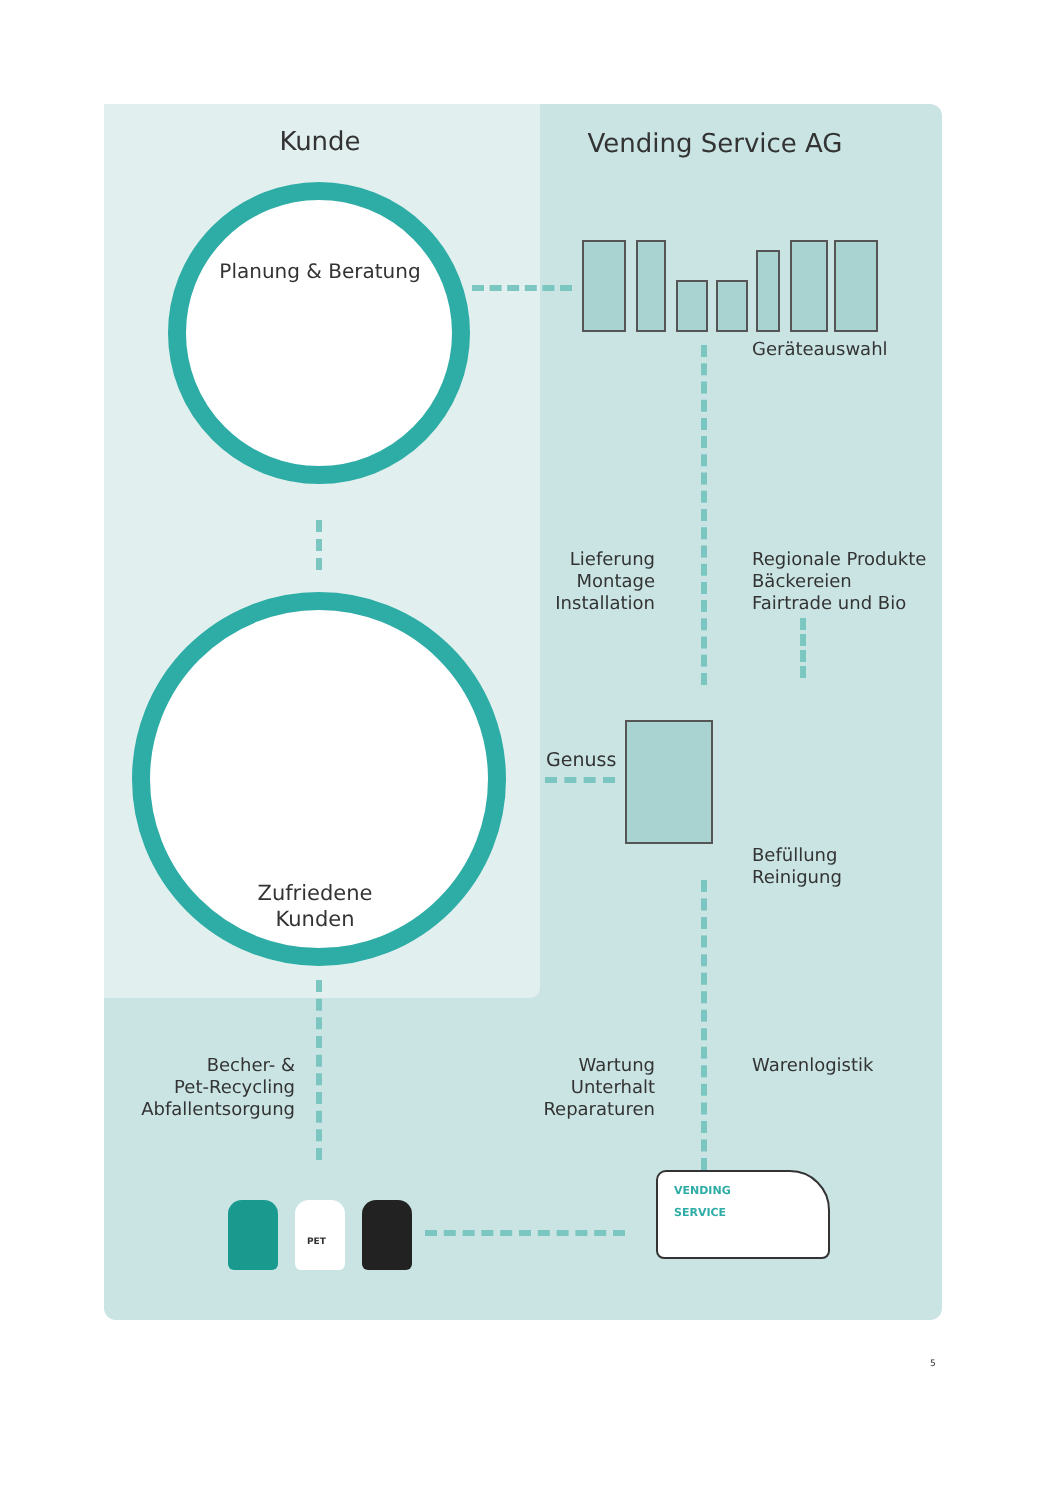Kunde Vending Service AG
Planung & Beratung
Geräteauswahl
Lieferung
Montage
Installation
Regionale Produkte
Bäckereien
Fairtrade und Bio
Genuss
Befüllung
Reinigung
Zufriedene
Kunden
Becher- &
Pet-Recycling
Abfallentsorgung
Wartung
Unterhalt
Reparaturen
Warenlogistik
VENDING
SERVICE
PET
5